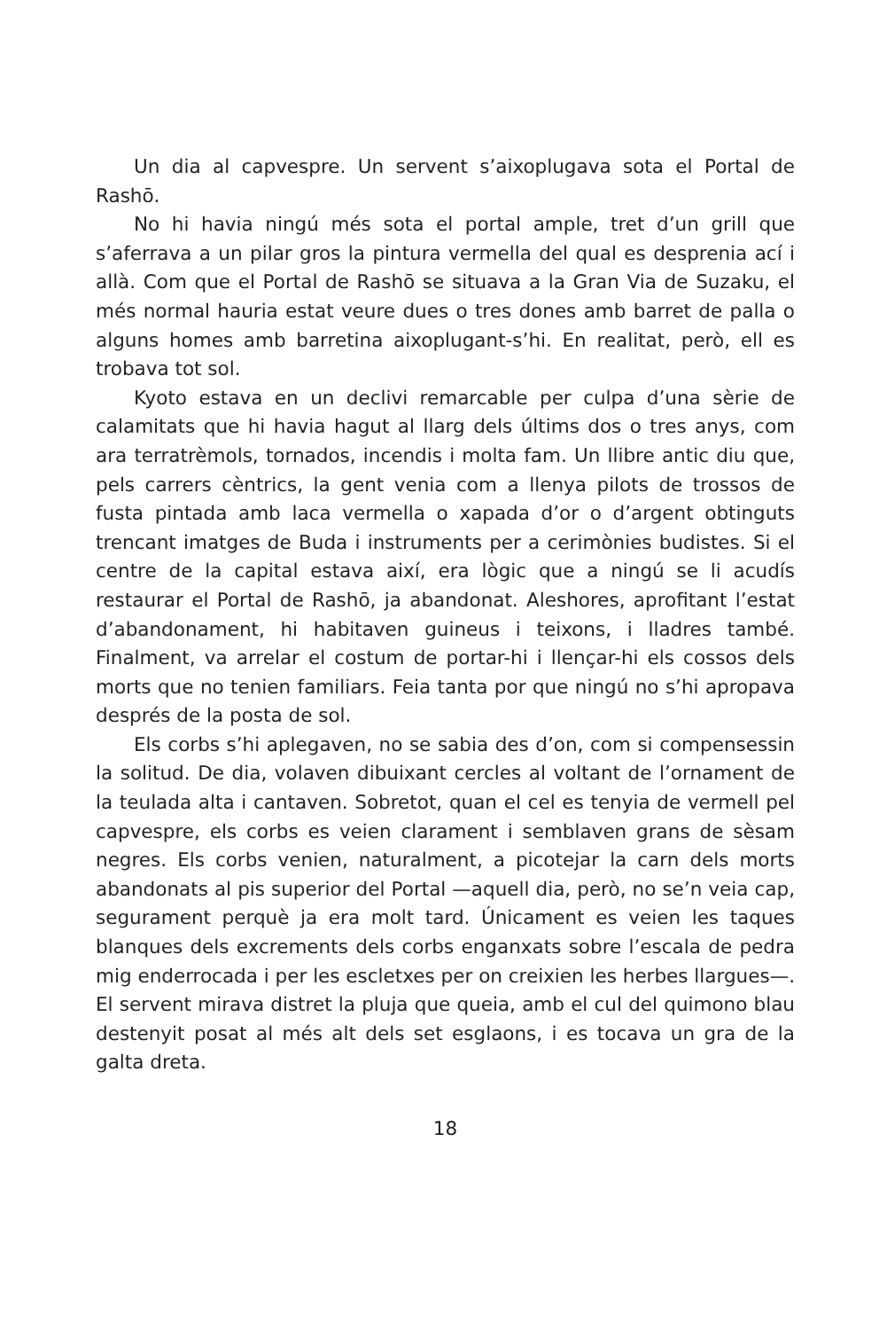Un dia al capvespre. Un servent s’aixoplugava sota el Portal de Rashō.
No hi havia ningú més sota el portal ample, tret d’un grill que s’aferrava a un pilar gros la pintura vermella del qual es desprenia ací i allà. Com que el Portal de Rashō se situava a la Gran Via de Suzaku, el més normal hauria estat veure dues o tres dones amb barret de palla o alguns homes amb barretina aixoplugant-s’hi. En realitat, però, ell es trobava tot sol.
Kyoto estava en un declivi remarcable per culpa d’una sèrie de calamitats que hi havia hagut al llarg dels últims dos o tres anys, com ara terratrèmols, tornados, incendis i molta fam. Un llibre antic diu que, pels carrers cèntrics, la gent venia com a llenya pilots de trossos de fusta pintada amb laca vermella o xapada d’or o d’argent obtinguts trencant imatges de Buda i instruments per a cerimònies budistes. Si el centre de la capital estava així, era lògic que a ningú se li acudís restaurar el Portal de Rashō, ja aban­donat. Aleshores, aprofitant l’estat d’abandonament, hi habitaven guineus i teixons, i lladres també. Finalment, va arrelar el costum de portar-hi i llençar-hi els cossos dels morts que no tenien fa­miliars. Feia tanta por que ningú no s’hi apropava després de la posta de sol.
Els corbs s’hi aplegaven, no se sabia des d’on, com si com­pensessin la solitud. De dia, volaven dibuixant cercles al voltant de l’ornament de la teulada alta i cantaven. Sobretot, quan el cel es tenyia de vermell pel capvespre, els corbs es veien cla­rament i semblaven grans de sèsam negres. Els corbs venien, naturalment, a picotejar la carn dels morts abandonats al pis superior del Portal —aquell dia, però, no se’n veia cap, segura­ment perquè ja era molt tard. Únicament es veien les taques blanques dels excrements dels corbs enganxats sobre l’escala de pedra mig enderrocada i per les escletxes per on creixien les herbes llargues—. El servent mirava distret la pluja que queia, amb el cul del quimono blau destenyit posat al més alt dels set esglaons, i es tocava un gra de la galta dreta.
18